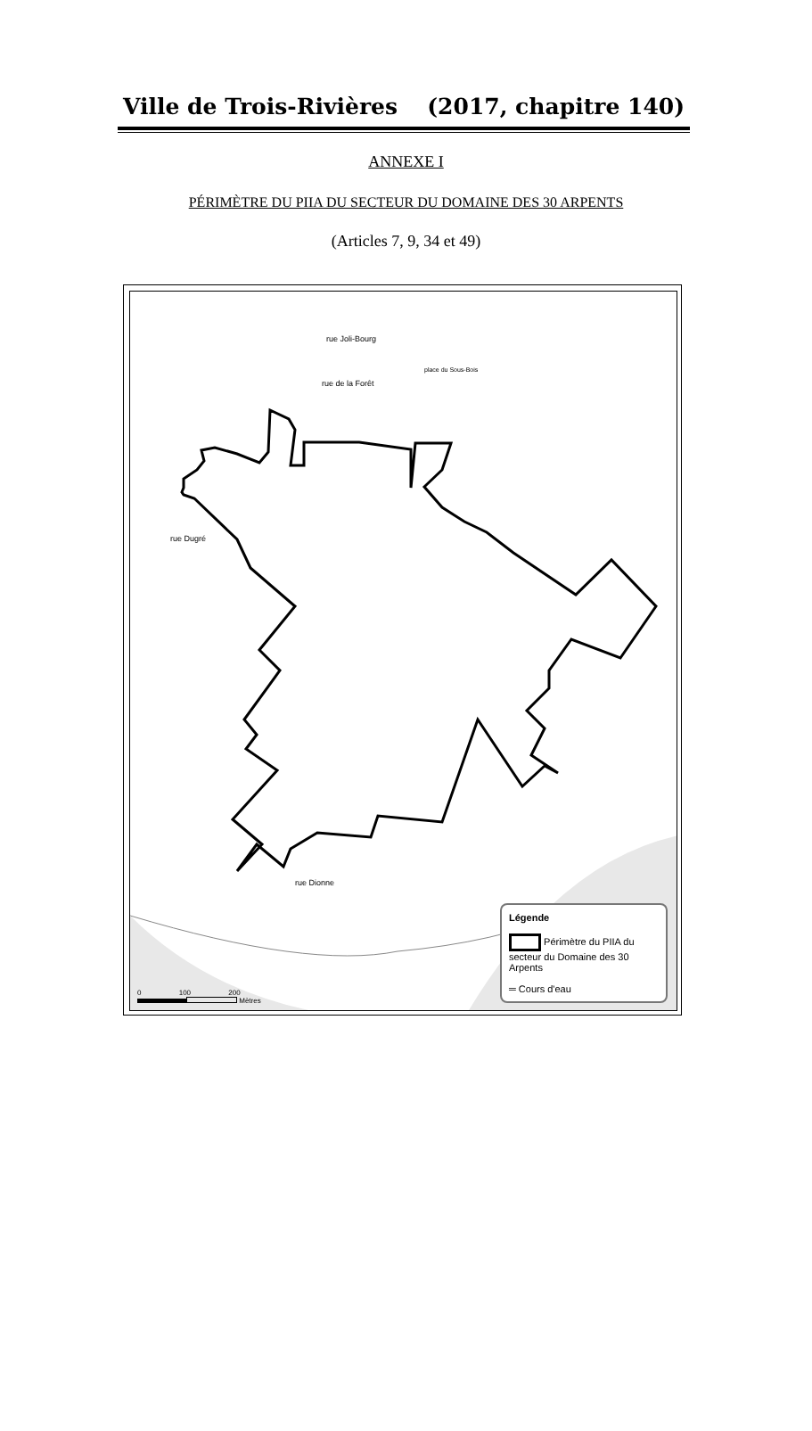Ville de Trois-Rivières (2017, chapitre 140)
ANNEXE I
PÉRIMÈTRE DU PIIA DU SECTEUR DU DOMAINE DES 30 ARPENTS
(Articles 7, 9, 34 et 49)
rue Joli-Bourg
rue de la Forêt
place du Sous-Bois
rue Dionne
rue Dugré
Légende
Périmètre du PIIA du secteur du Domaine des 30 Arpents
═ Cours d'eau
0 100 200
Mètres